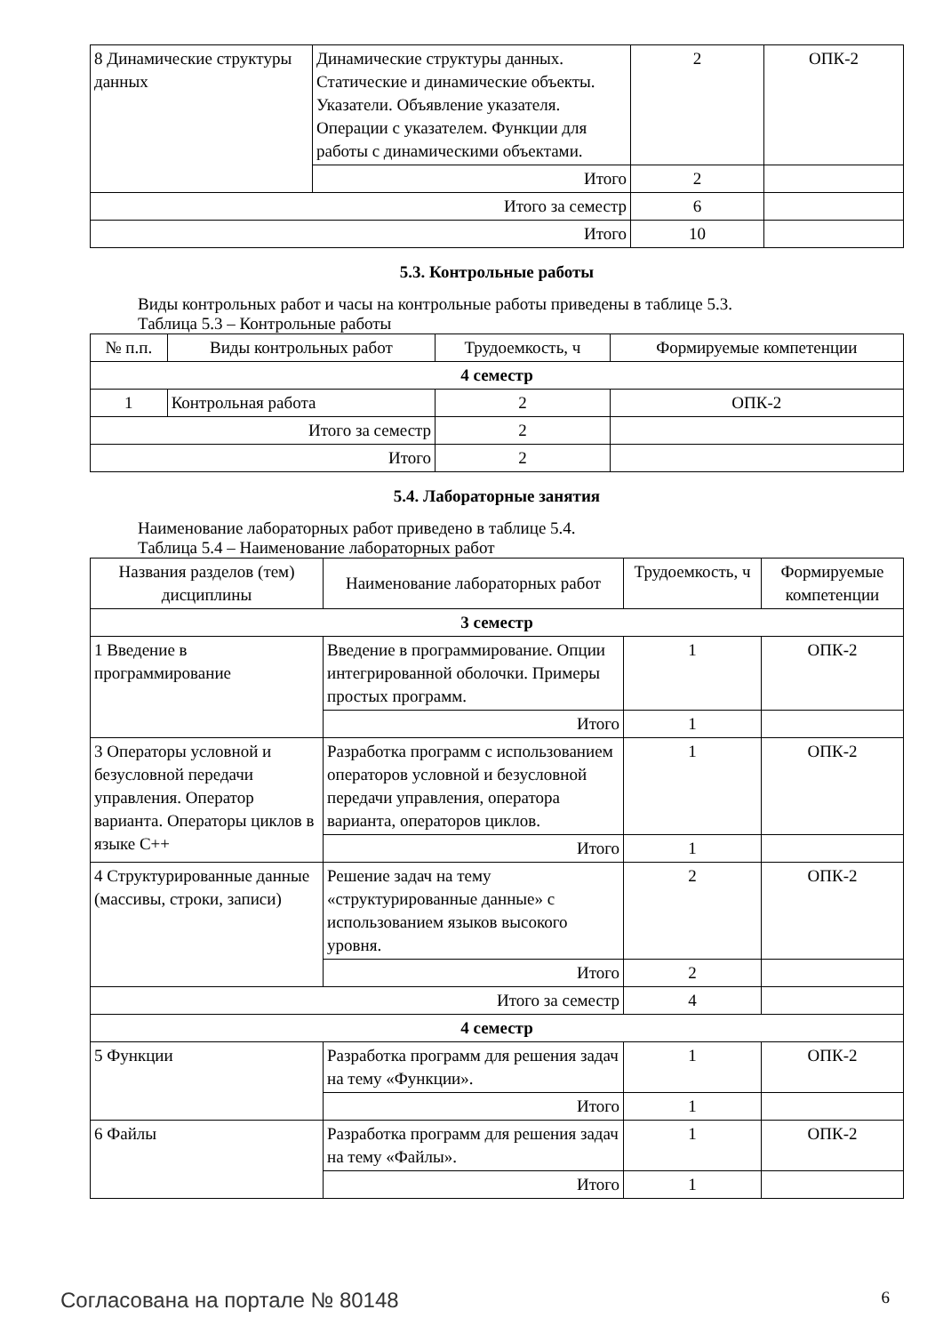| 8 Динамические структуры данных | Динамические структуры данных. Статические и динамические объекты. Указатели. Объявление указателя. Операции с указателем. Функции для работы с динамическими объектами. | 2 | ОПК-2 |
| | Итого | 2 | |
| Итого за семестр | | 6 | |
| Итого | | 10 | |
5.3. Контрольные работы
Виды контрольных работ и часы на контрольные работы приведены в таблице 5.3.
Таблица 5.3 – Контрольные работы
| № п.п. | Виды контрольных работ | Трудоемкость, ч | Формируемые компетенции |
| --- | --- | --- | --- |
| 4 семестр | | | |
| 1 | Контрольная работа | 2 | ОПК-2 |
| Итого за семестр | | 2 | |
| Итого | | 2 | |
5.4. Лабораторные занятия
Наименование лабораторных работ приведено в таблице 5.4.
Таблица 5.4 – Наименование лабораторных работ
| Названия разделов (тем) дисциплины | Наименование лабораторных работ | Трудоемкость, ч | Формируемые компетенции |
| --- | --- | --- | --- |
| 3 семестр | | | |
| 1 Введение в программирование | Введение в программирование. Опции интегрированной оболочки. Примеры простых программ. | 1 | ОПК-2 |
| | Итого | 1 | |
| 3 Операторы условной и безусловной передачи управления. Оператор варианта. Операторы циклов в языке С++ | Разработка программ с использованием операторов условной и безусловной передачи управления, оператора варианта, операторов циклов. | 1 | ОПК-2 |
| | Итого | 1 | |
| 4 Структурированные данные (массивы, строки, записи) | Решение задач на тему «структурированные данные» с использованием языков высокого уровня. | 2 | ОПК-2 |
| | Итого | 2 | |
| Итого за семестр | | 4 | |
| 4 семестр | | | |
| 5 Функции | Разработка программ для решения задач на тему «Функции». | 1 | ОПК-2 |
| | Итого | 1 | |
| 6 Файлы | Разработка программ для решения задач на тему «Файлы». | 1 | ОПК-2 |
| | Итого | 1 | |
Согласована на портале № 80148 6